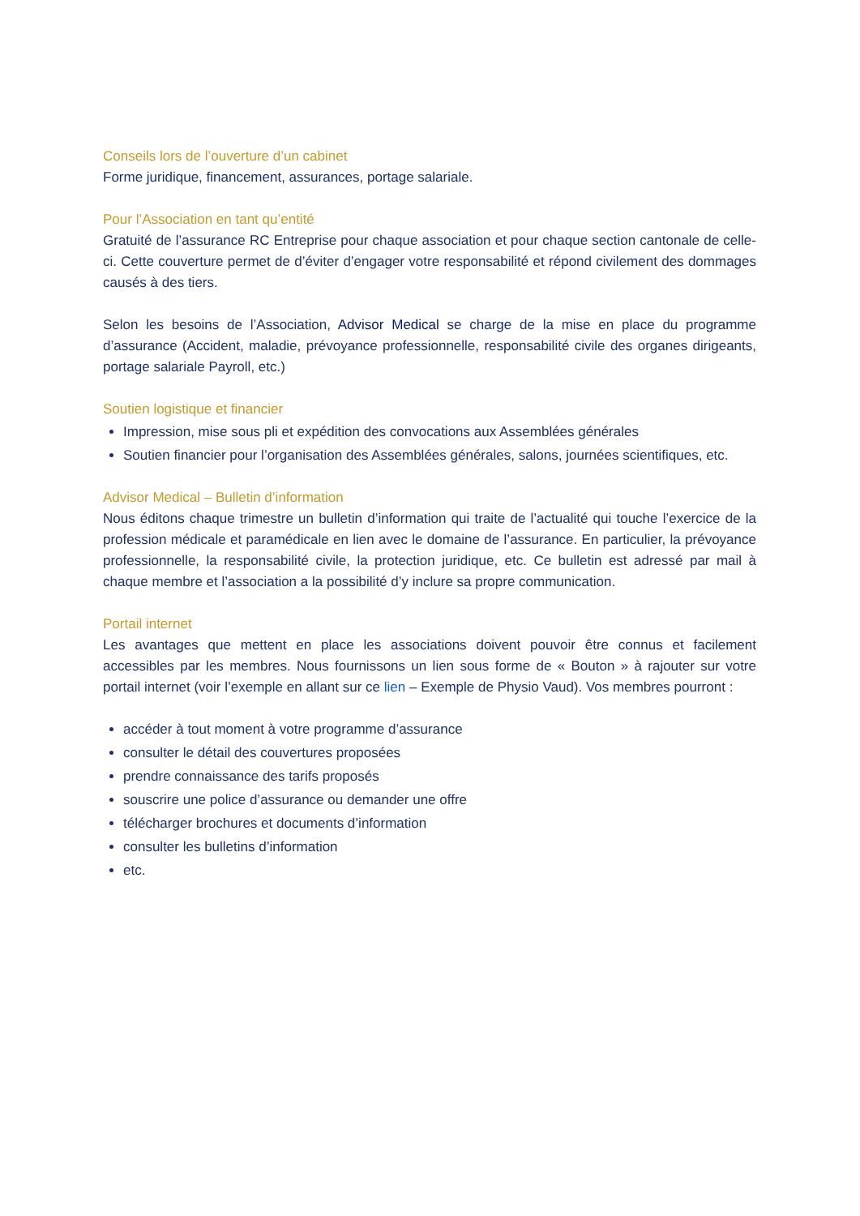Conseils lors de l’ouverture d’un cabinet
Forme juridique, financement, assurances, portage salariale.
Pour l’Association en tant qu’entité
Gratuité de l’assurance RC Entreprise pour chaque association et pour chaque section cantonale de celle-ci. Cette couverture permet de d’éviter d’engager votre responsabilité et répond civilement des dommages causés à des tiers.
Selon les besoins de l’Association, Advisor Medical se charge de la mise en place du programme d’assurance (Accident, maladie, prévoyance professionnelle, responsabilité civile des organes dirigeants, portage salariale Payroll, etc.)
Soutien logistique et financier
Impression, mise sous pli et expédition des convocations aux Assemblées générales
Soutien financier pour l’organisation des Assemblées générales, salons, journées scientifiques, etc.
Advisor Medical – Bulletin d’information
Nous éditons chaque trimestre un bulletin d’information qui traite de l’actualité qui touche l’exercice de la profession médicale et paramédicale en lien avec le domaine de l’assurance. En particulier, la prévoyance professionnelle, la responsabilité civile, la protection juridique, etc. Ce bulletin est adressé par mail à chaque membre et l’association a la possibilité d’y inclure sa propre communication.
Portail internet
Les avantages que mettent en place les associations doivent pouvoir être connus et facilement accessibles par les membres. Nous fournissons un lien sous forme de « Bouton » à rajouter sur votre portail internet (voir l’exemple en allant sur ce lien – Exemple de Physio Vaud). Vos membres pourront :
accéder à tout moment à votre programme d’assurance
consulter le détail des couvertures proposées
prendre connaissance des tarifs proposés
souscrire une police d’assurance ou demander une offre
télécharger brochures et documents d’information
consulter les bulletins d’information
etc.